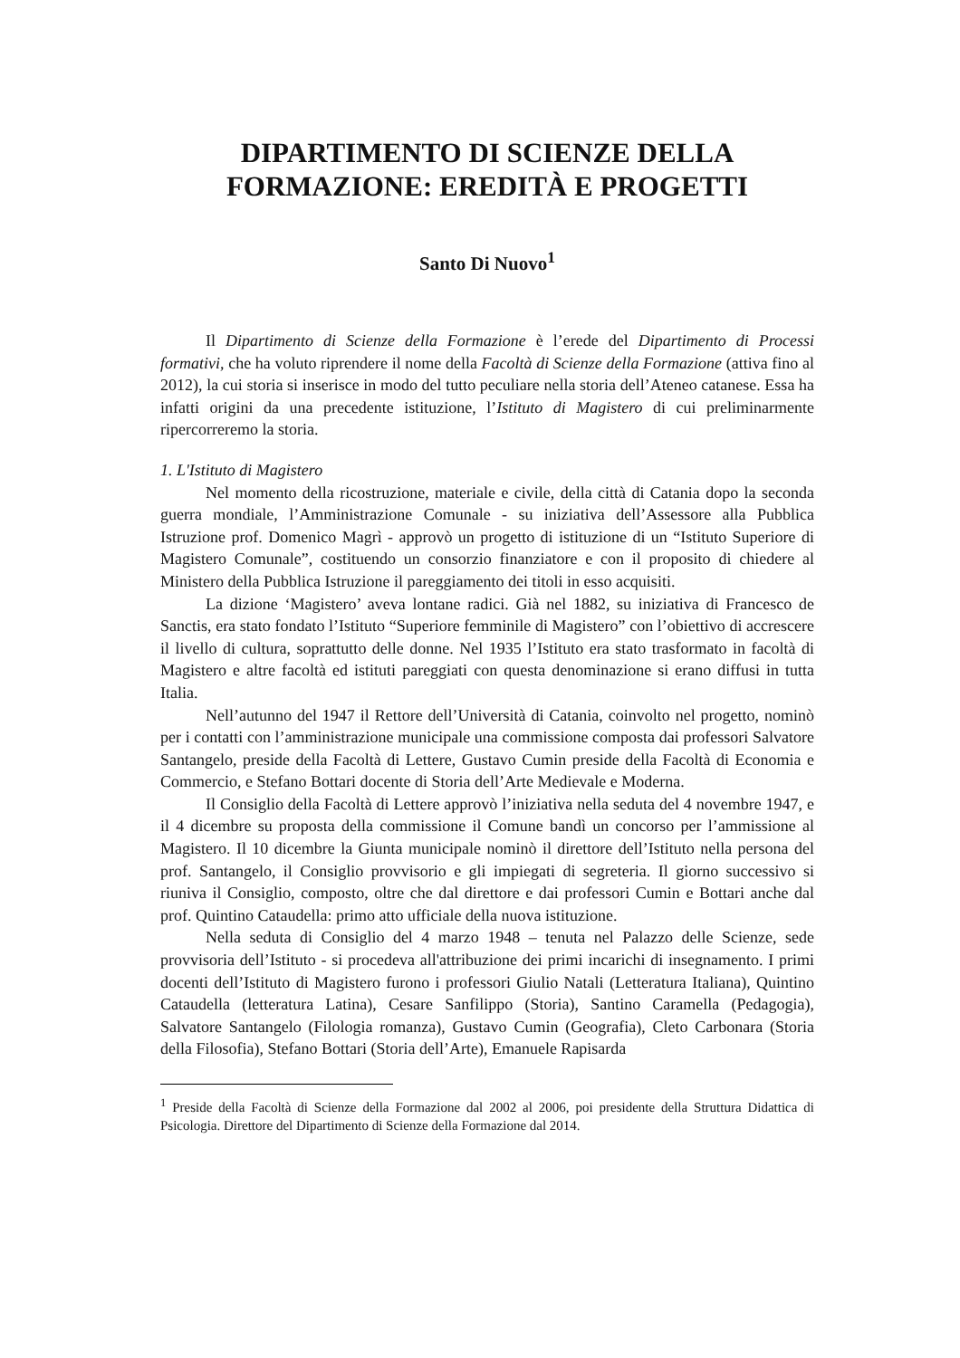DIPARTIMENTO DI SCIENZE DELLA
FORMAZIONE: EREDITÀ E PROGETTI
Santo Di Nuovo<sup>1</sup>
Il Dipartimento di Scienze della Formazione è l’erede del Dipartimento di Processi formativi, che ha voluto riprendere il nome della Facoltà di Scienze della Formazione (attiva fino al 2012), la cui storia si inserisce in modo del tutto peculiare nella storia dell’Ateneo catanese. Essa ha infatti origini da una precedente istituzione, l’Istituto di Magistero di cui preliminarmente ripercorreremo la storia.
1. L'Istituto di Magistero
Nel momento della ricostruzione, materiale e civile, della città di Catania dopo la seconda guerra mondiale, l’Amministrazione Comunale - su iniziativa dell’Assessore alla Pubblica Istruzione prof. Domenico Magrì - approvò un progetto di istituzione di un “Istituto Superiore di Magistero Comunale”, costituendo un consorzio finanziatore e con il proposito di chiedere al Ministero della Pubblica Istruzione il pareggiamento dei titoli in esso acquisiti.
La dizione ‘Magistero’ aveva lontane radici. Già nel 1882, su iniziativa di Francesco de Sanctis, era stato fondato l’Istituto “Superiore femminile di Magistero” con l’obiettivo di accrescere il livello di cultura, soprattutto delle donne. Nel 1935 l’Istituto era stato trasformato in facoltà di Magistero e altre facoltà ed istituti pareggiati con questa denominazione si erano diffusi in tutta Italia.
Nell’autunno del 1947 il Rettore dell’Università di Catania, coinvolto nel progetto, nominò per i contatti con l’amministrazione municipale una commissione composta dai professori Salvatore Santangelo, preside della Facoltà di Lettere, Gustavo Cumin preside della Facoltà di Economia e Commercio, e Stefano Bottari docente di Storia dell’Arte Medievale e Moderna.
Il Consiglio della Facoltà di Lettere approvò l’iniziativa nella seduta del 4 novembre 1947, e il 4 dicembre su proposta della commissione il Comune bandì un concorso per l’ammissione al Magistero. Il 10 dicembre la Giunta municipale nominò il direttore dell’Istituto nella persona del prof. Santangelo, il Consiglio provvisorio e gli impiegati di segreteria. Il giorno successivo si riuniva il Consiglio, composto, oltre che dal direttore e dai professori Cumin e Bottari anche dal prof. Quintino Cataudella: primo atto ufficiale della nuova istituzione.
Nella seduta di Consiglio del 4 marzo 1948 – tenuta nel Palazzo delle Scienze, sede provvisoria dell’Istituto - si procedeva all'attribuzione dei primi incarichi di insegnamento. I primi docenti dell’Istituto di Magistero furono i professori Giulio Natali (Letteratura Italiana), Quintino Cataudella (letteratura Latina), Cesare Sanfilippo (Storia), Santino Caramella (Pedagogia), Salvatore Santangelo (Filologia romanza), Gustavo Cumin (Geografia), Cleto Carbonara (Storia della Filosofia), Stefano Bottari (Storia dell’Arte), Emanuele Rapisarda
<sup>1</sup> Preside della Facoltà di Scienze della Formazione dal 2002 al 2006, poi presidente della Struttura Didattica di Psicologia. Direttore del Dipartimento di Scienze della Formazione dal 2014.